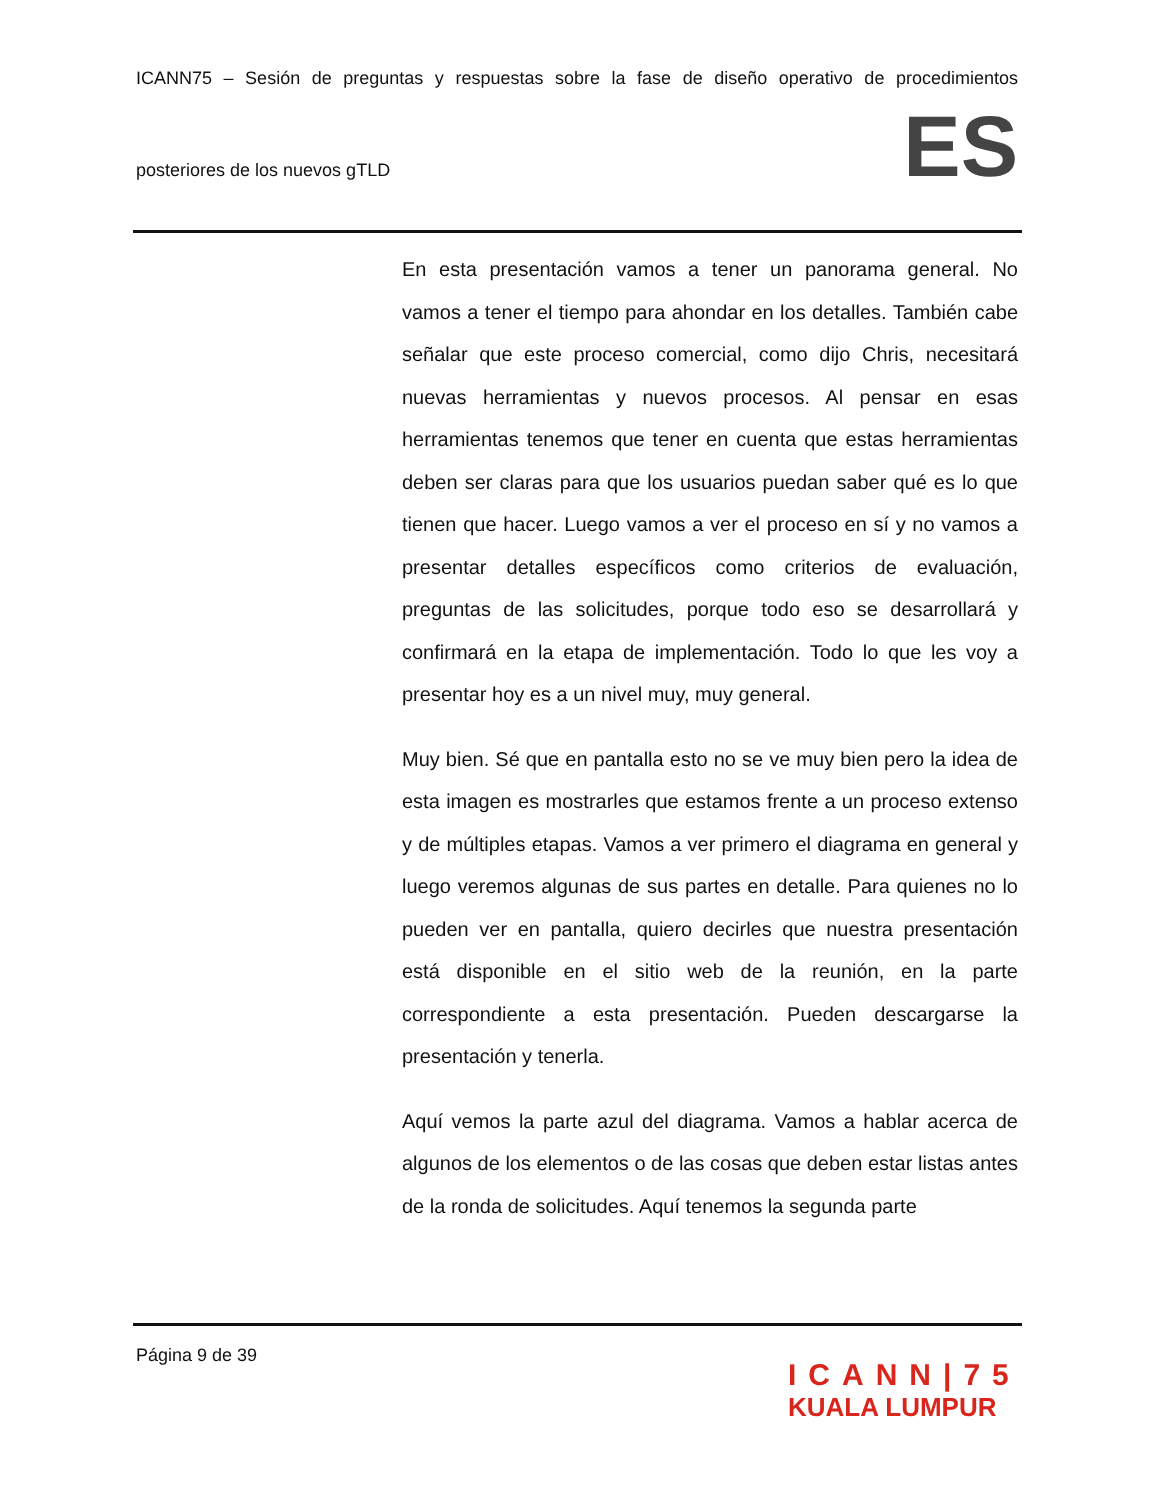ICANN75 – Sesión de preguntas y respuestas sobre la fase de diseño operativo de procedimientos
posteriores de los nuevos gTLD ES
En esta presentación vamos a tener un panorama general. No vamos a tener el tiempo para ahondar en los detalles. También cabe señalar que este proceso comercial, como dijo Chris, necesitará nuevas herramientas y nuevos procesos. Al pensar en esas herramientas tenemos que tener en cuenta que estas herramientas deben ser claras para que los usuarios puedan saber qué es lo que tienen que hacer. Luego vamos a ver el proceso en sí y no vamos a presentar detalles específicos como criterios de evaluación, preguntas de las solicitudes, porque todo eso se desarrollará y confirmará en la etapa de implementación. Todo lo que les voy a presentar hoy es a un nivel muy, muy general.
Muy bien. Sé que en pantalla esto no se ve muy bien pero la idea de esta imagen es mostrarles que estamos frente a un proceso extenso y de múltiples etapas. Vamos a ver primero el diagrama en general y luego veremos algunas de sus partes en detalle. Para quienes no lo pueden ver en pantalla, quiero decirles que nuestra presentación está disponible en el sitio web de la reunión, en la parte correspondiente a esta presentación. Pueden descargarse la presentación y tenerla.
Aquí vemos la parte azul del diagrama. Vamos a hablar acerca de algunos de los elementos o de las cosas que deben estar listas antes de la ronda de solicitudes. Aquí tenemos la segunda parte
Página 9 de 39
ICANN|75
KUALA LUMPUR